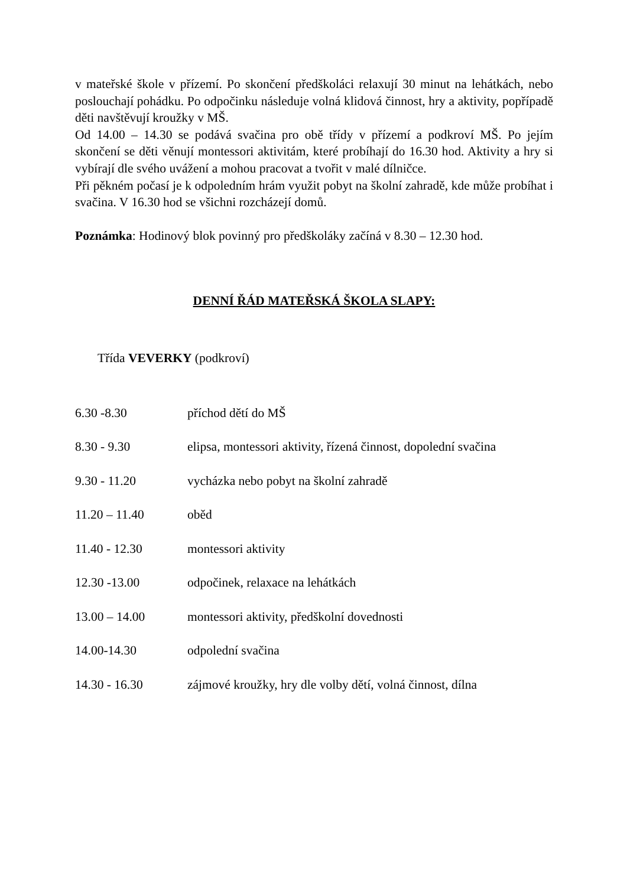v mateřské škole v přízemí. Po skončení předškoláci relaxují 30 minut na lehátkách, nebo poslouchají pohádku. Po odpočinku následuje volná klidová činnost, hry a aktivity, popřípadě děti navštěvují kroužky v MŠ.
Od 14.00 – 14.30 se podává svačina pro obě třídy v přízemí a podkroví MŠ. Po jejím skončení se děti věnují montessori aktivitám, které probíhají do 16.30 hod. Aktivity a hry si vybírají dle svého uvážení a mohou pracovat a tvořit v malé dílničce.
Při pěkném počasí je k odpoledním hrám využit pobyt na školní zahradě, kde může probíhat i svačina. V 16.30 hod se všichni rozcházejí domů.
Poznámka: Hodinový blok povinný pro předškoláky začíná v 8.30 – 12.30 hod.
DENNÍ ŘÁD MATEŘSKÁ ŠKOLA SLAPY:
Třída VEVERKY (podkroví)
6.30 -8.30 příchod dětí do MŠ
8.30 - 9.30 elipsa, montessori aktivity, řízená činnost, dopolední svačina
9.30 - 11.20 vycházka nebo pobyt na školní zahradě
11.20 – 11.40 oběd
11.40 - 12.30 montessori aktivity
12.30 -13.00 odpočinek, relaxace na lehátkách
13.00 – 14.00 montessori aktivity, předškolní dovednosti
14.00-14.30 odpolední svačina
14.30 - 16.30 zájmové kroužky, hry dle volby dětí, volná činnost, dílna